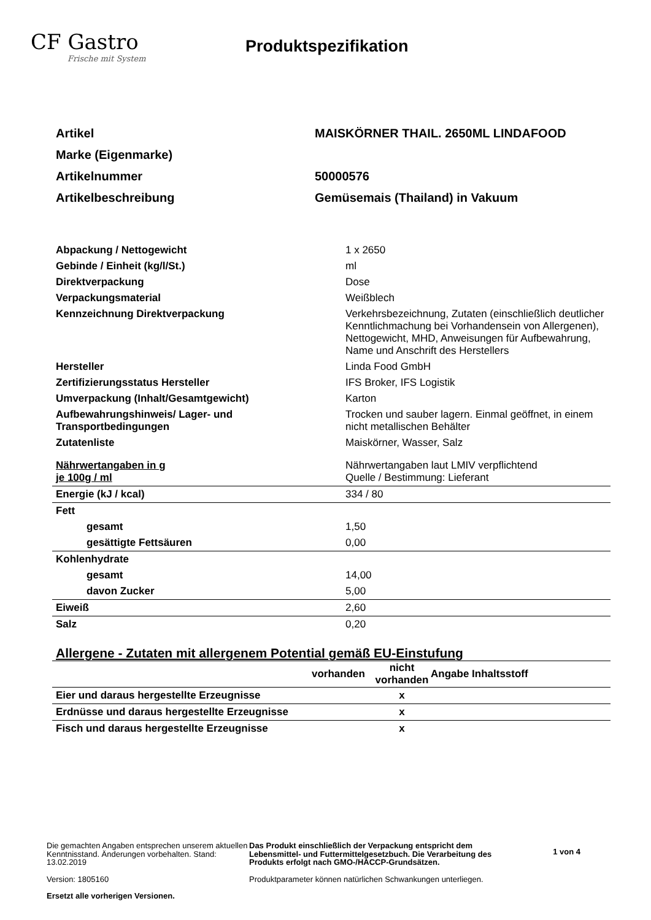CF Gastro
Frische mit System
Produktspezifikation
| Artikel | MAISKÖRNER THAIL. 2650ML LINDAFOOD |
| Marke (Eigenmarke) | |
| Artikelnummer | 50000576 |
| Artikelbeschreibung | Gemüsemais (Thailand) in Vakuum |
| Abpackung / Nettogewicht | 1 x 2650 |
| Gebinde / Einheit (kg/l/St.) | ml |
| Direktverpackung | Dose |
| Verpackungsmaterial | Weißblech |
| Kennzeichnung Direktverpackung | Verkehrsbezeichnung, Zutaten (einschließlich deutlicher Kenntlichmachung bei Vorhandensein von Allergenen), Nettogewicht, MHD, Anweisungen für Aufbewahrung, Name und Anschrift des Herstellers |
| Hersteller | Linda Food GmbH |
| Zertifizierungsstatus Hersteller | IFS Broker, IFS Logistik |
| Umverpackung (Inhalt/Gesamtgewicht) | Karton |
| Aufbewahrungshinweis/ Lager- und Transportbedingungen | Trocken und sauber lagern. Einmal geöffnet, in einem nicht metallischen Behälter |
| Zutatenliste | Maiskörner, Wasser, Salz |
| Nährwertangaben in g je 100g / ml | Nährwertangaben laut LMIV verpflichtend Quelle / Bestimmung: Lieferant |
| Energie (kJ / kcal) | 334 / 80 |
| Fett | |
| gesamt | 1,50 |
| gesättigte Fettsäuren | 0,00 |
| Kohlenhydrate | |
| gesamt | 14,00 |
| davon Zucker | 5,00 |
| Eiweiß | 2,60 |
| Salz | 0,20 |
Allergene - Zutaten mit allergenem Potential gemäß EU-Einstufung
| | vorhanden | nicht vorhanden | Angabe Inhaltsstoff |
| --- | --- | --- | --- |
| Eier und daraus hergestellte Erzeugnisse | | x | |
| Erdnüsse und daraus hergestellte Erzeugnisse | | x | |
| Fisch und daraus hergestellte Erzeugnisse | | x | |
Die gemachten Angaben entsprechen unserem aktuellen Kenntnisstand. Änderungen vorbehalten. Stand: 13.02.2019
Version: 1805160
Ersetzt alle vorherigen Versionen.
Das Produkt einschließlich der Verpackung entspricht dem Lebensmittel- und Futtermittelgesetzbuch. Die Verarbeitung des Produkts erfolgt nach GMO-/HACCP-Grundsätzen.
Produktparameter können natürlichen Schwankungen unterliegen.
1 von 4